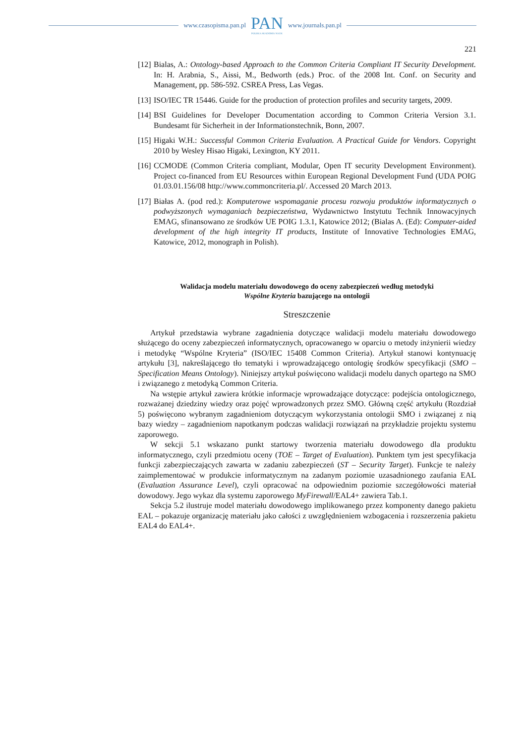www.czasopisma.pan.pl
PAN
POLSKA AKADEMIA NAUK
www.journals.pan.pl
221
[12] Bialas, A.: Ontology-based Approach to the Common Criteria Compliant IT Security Development. In: H. Arabnia, S., Aissi, M., Bedworth (eds.) Proc. of the 2008 Int. Conf. on Security and Management, pp. 586-592. CSREA Press, Las Vegas.
[13] ISO/IEC TR 15446. Guide for the production of protection profiles and security targets, 2009.
[14] BSI Guidelines for Developer Documentation according to Common Criteria Version 3.1. Bundesamt für Sicherheit in der Informationstechnik, Bonn, 2007.
[15] Higaki W.H.: Successful Common Criteria Evaluation. A Practical Guide for Vendors. Copyright 2010 by Wesley Hisao Higaki, Lexington, KY 2011.
[16] CCMODE (Common Criteria compliant, Modular, Open IT security Development Environment). Project co-financed from EU Resources within European Regional Development Fund (UDA POIG 01.03.01.156/08 http://www.commoncriteria.pl/. Accessed 20 March 2013.
[17] Białas A. (pod red.): Komputerowe wspomaganie procesu rozwoju produktów informatycznych o podwyższonych wymaganiach bezpieczeństwa, Wydawnictwo Instytutu Technik Innowacyjnych EMAG, sfinansowano ze środków UE POIG 1.3.1, Katowice 2012; (Bialas A. (Ed): Computer-aided development of the high integrity IT products, Institute of Innovative Technologies EMAG, Katowice, 2012, monograph in Polish).
Walidacja modelu materiału dowodowego do oceny zabezpieczeń według metodyki
Wspólne Kryteria bazującego na ontologii
Streszczenie
Artykuł przedstawia wybrane zagadnienia dotyczące walidacji modelu materiału dowodowego służącego do oceny zabezpieczeń informatycznych, opracowanego w oparciu o metody inżynierii wiedzy i metodykę “Wspólne Kryteria” (ISO/IEC 15408 Common Criteria). Artykuł stanowi kontynuację artykułu [3], nakreślającego tło tematyki i wprowadzającego ontologię środków specyfikacji (SMO – Specification Means Ontology). Niniejszy artykuł poświęcono walidacji modelu danych opartego na SMO i związanego z metodyką Common Criteria.
Na wstępie artykuł zawiera krótkie informacje wprowadzające dotyczące: podejścia ontologicznego, rozważanej dziedziny wiedzy oraz pojęć wprowadzonych przez SMO. Główną część artykułu (Rozdział 5) poświęcono wybranym zagadnieniom dotyczącym wykorzystania ontologii SMO i związanej z nią bazy wiedzy – zagadnieniom napotkanym podczas walidacji rozwiązań na przykładzie projektu systemu zaporowego.
W sekcji 5.1 wskazano punkt startowy tworzenia materiału dowodowego dla produktu informatycznego, czyli przedmiotu oceny (TOE – Target of Evaluation). Punktem tym jest specyfikacja funkcji zabezpieczających zawarta w zadaniu zabezpieczeń (ST – Security Target). Funkcje te należy zaimplementować w produkcie informatycznym na zadanym poziomie uzasadnionego zaufania EAL (Evaluation Assurance Level), czyli opracować na odpowiednim poziomie szczegółowości materiał dowodowy. Jego wykaz dla systemu zaporowego MyFirewall/EAL4+ zawiera Tab.1.
Sekcja 5.2 ilustruje model materiału dowodowego implikowanego przez komponenty danego pakietu EAL – pokazuje organizację materiału jako całości z uwzględnieniem wzbogacenia i rozszerzenia pakietu EAL4 do EAL4+.